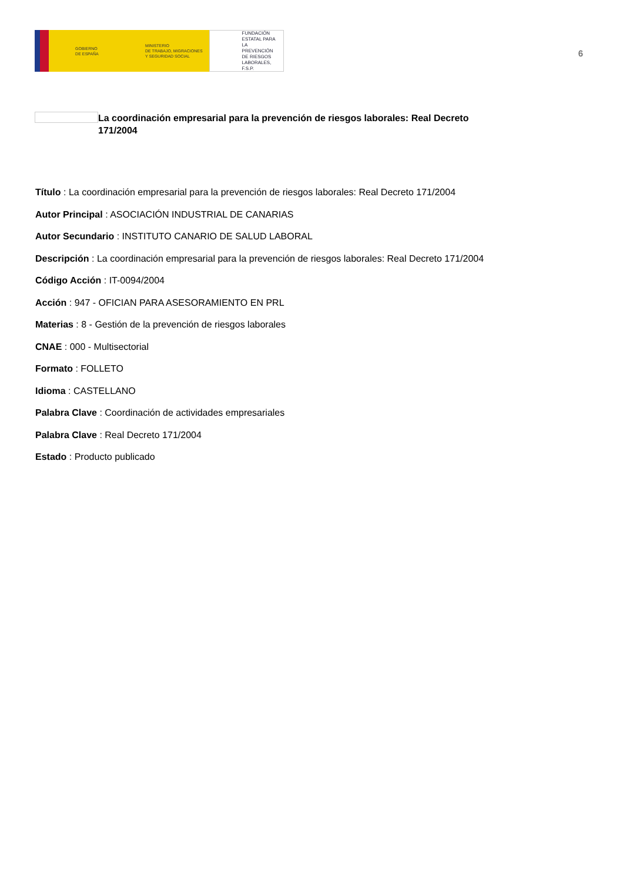GOBIERNO
DE ESPAÑA
MINISTERIO
DE TRABAJO, MIGRACIONES
Y SEGURIDAD SOCIAL
FUNDACIÓN
ESTATAL PARA
LA PREVENCIÓN
DE RIESGOS
LABORALES, F.S.P.
6
La coordinación empresarial para la prevención de riesgos laborales: Real Decreto 171/2004
Título : La coordinación empresarial para la prevención de riesgos laborales: Real Decreto 171/2004
Autor Principal : ASOCIACIÓN INDUSTRIAL DE CANARIAS
Autor Secundario : INSTITUTO CANARIO DE SALUD LABORAL
Descripción : La coordinación empresarial para la prevención de riesgos laborales: Real Decreto 171/2004
Código Acción : IT-0094/2004
Acción : 947 - OFICIAN PARA ASESORAMIENTO EN PRL
Materias : 8 - Gestión de la prevención de riesgos laborales
CNAE : 000 - Multisectorial
Formato : FOLLETO
Idioma : CASTELLANO
Palabra Clave : Coordinación de actividades empresariales
Palabra Clave : Real Decreto 171/2004
Estado : Producto publicado